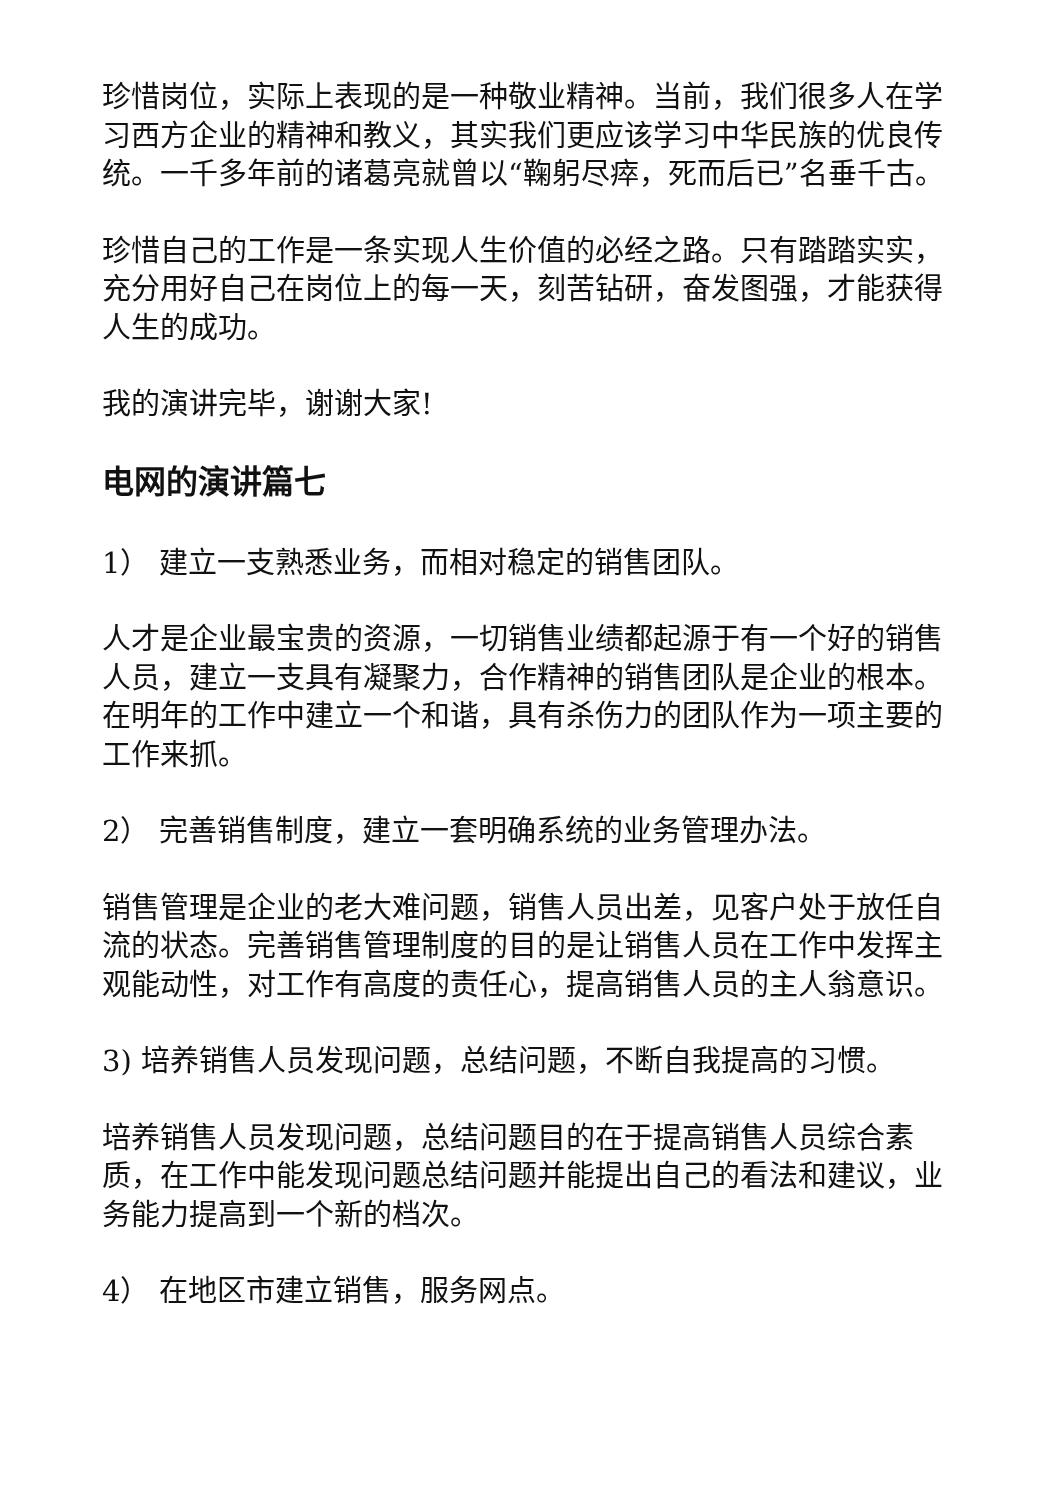珍惜岗位，实际上表现的是一种敬业精神。当前，我们很多人在学习西方企业的精神和教义，其实我们更应该学习中华民族的优良传统。一千多年前的诸葛亮就曾以“鞠躬尽瘁，死而后已”名垂千古。
珍惜自己的工作是一条实现人生价值的必经之路。只有踏踏实实，充分用好自己在岗位上的每一天，刻苦钻研，奋发图强，才能获得人生的成功。
我的演讲完毕，谢谢大家!
电网的演讲篇七
1） 建立一支熟悉业务，而相对稳定的销售团队。
人才是企业最宝贵的资源，一切销售业绩都起源于有一个好的销售人员，建立一支具有凝聚力，合作精神的销售团队是企业的根本。在明年的工作中建立一个和谐，具有杀伤力的团队作为一项主要的工作来抓。
2） 完善销售制度，建立一套明确系统的业务管理办法。
销售管理是企业的老大难问题，销售人员出差，见客户处于放任自流的状态。完善销售管理制度的目的是让销售人员在工作中发挥主观能动性，对工作有高度的责任心，提高销售人员的主人翁意识。
3) 培养销售人员发现问题，总结问题，不断自我提高的习惯。
培养销售人员发现问题，总结问题目的在于提高销售人员综合素质，在工作中能发现问题总结问题并能提出自己的看法和建议，业务能力提高到一个新的档次。
4） 在地区市建立销售，服务网点。